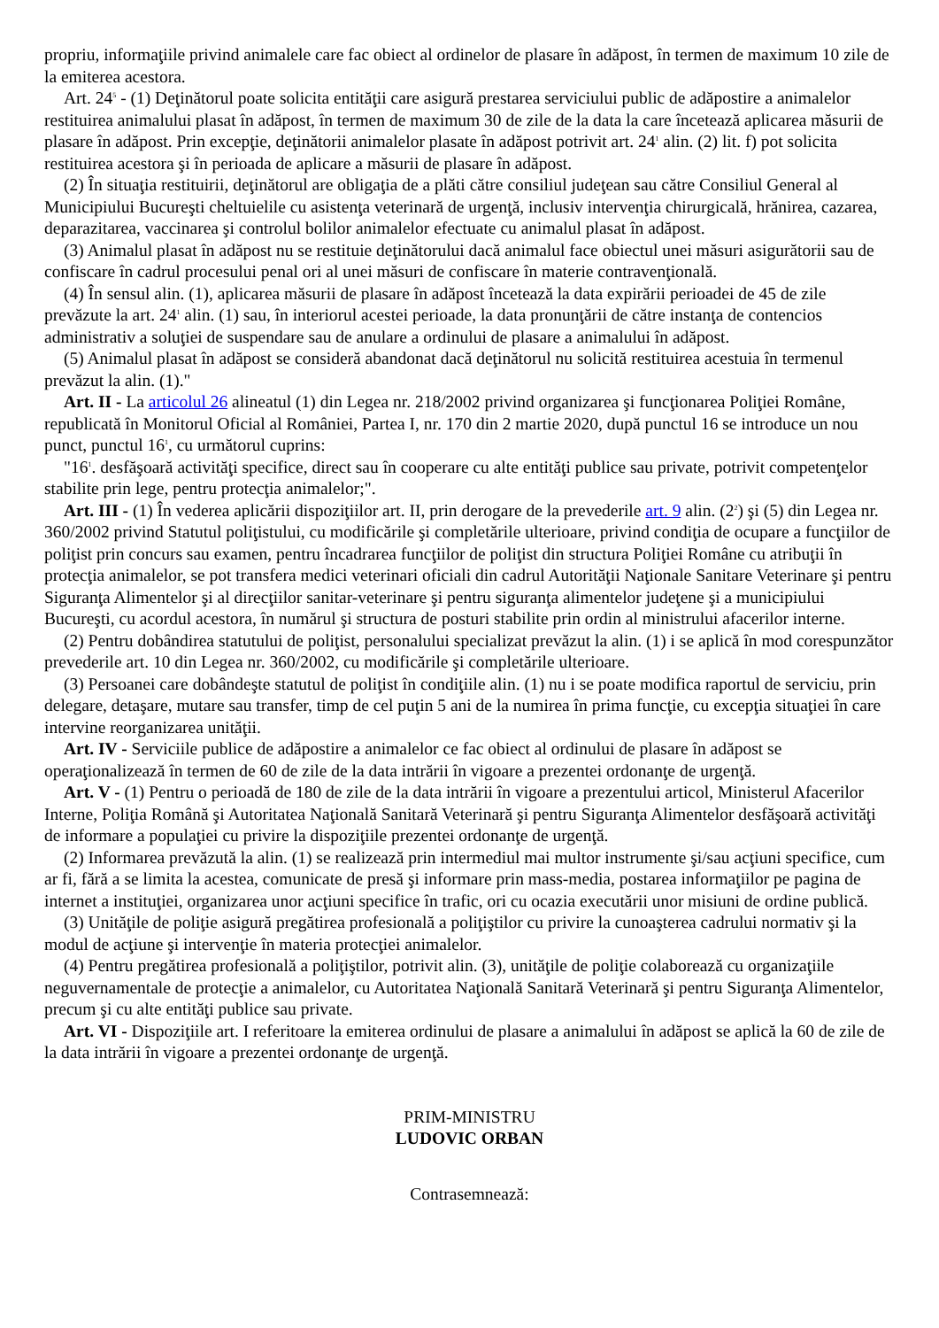propriu, informaţiile privind animalele care fac obiect al ordinelor de plasare în adăpost, în termen de maximum 10 zile de la emiterea acestora.
Art. 24<sup>5</sup> - (1) Deţinătorul poate solicita entităţii care asigură prestarea serviciului public de adăpostire a animalelor restituirea animalului plasat în adăpost, în termen de maximum 30 de zile de la data la care încetează aplicarea măsurii de plasare în adăpost. Prin excepţie, deţinătorii animalelor plasate în adăpost potrivit art. 24<sup>1</sup> alin. (2) lit. f) pot solicita restituirea acestora şi în perioada de aplicare a măsurii de plasare în adăpost.
(2) În situaţia restituirii, deţinătorul are obligaţia de a plăti către consiliul judeţean sau către Consiliul General al Municipiului Bucureşti cheltuielile cu asistenţa veterinară de urgenţă, inclusiv intervenţia chirurgicală, hrănirea, cazarea, deparazitarea, vaccinarea şi controlul bolilor animalelor efectuate cu animalul plasat în adăpost.
(3) Animalul plasat în adăpost nu se restituie deţinătorului dacă animalul face obiectul unei măsuri asigurătorii sau de confiscare în cadrul procesului penal ori al unei măsuri de confiscare în materie contravenţională.
(4) În sensul alin. (1), aplicarea măsurii de plasare în adăpost încetează la data expirării perioadei de 45 de zile prevăzute la art. 24<sup>1</sup> alin. (1) sau, în interiorul acestei perioade, la data pronunţării de către instanţa de contencios administrativ a soluţiei de suspendare sau de anulare a ordinului de plasare a animalului în adăpost.
(5) Animalul plasat în adăpost se consideră abandonat dacă deţinătorul nu solicită restituirea acestuia în termenul prevăzut la alin. (1)."
Art. II - La articolul 26 alineatul (1) din Legea nr. 218/2002 privind organizarea şi funcţionarea Poliţiei Române, republicată în Monitorul Oficial al României, Partea I, nr. 170 din 2 martie 2020, după punctul 16 se introduce un nou punct, punctul 16<sup>1</sup>, cu următorul cuprins:
"16<sup>1</sup>. desfăşoară activităţi specifice, direct sau în cooperare cu alte entităţi publice sau private, potrivit competenţelor stabilite prin lege, pentru protecţia animalelor;".
Art. III - (1) În vederea aplicării dispoziţiilor art. II, prin derogare de la prevederile art. 9 alin. (2<sup>2</sup>) şi (5) din Legea nr. 360/2002 privind Statutul poliţistului, cu modificările şi completările ulterioare, privind condiţia de ocupare a funcţiilor de poliţist prin concurs sau examen, pentru încadrarea funcţiilor de poliţist din structura Poliţiei Române cu atribuţii în protecţia animalelor, se pot transfera medici veterinari oficiali din cadrul Autorităţii Naţionale Sanitare Veterinare şi pentru Siguranţa Alimentelor şi al direcţiilor sanitar-veterinare şi pentru siguranţa alimentelor judeţene şi a municipiului Bucureşti, cu acordul acestora, în numărul şi structura de posturi stabilite prin ordin al ministrului afacerilor interne.
(2) Pentru dobândirea statutului de poliţist, personalului specializat prevăzut la alin. (1) i se aplică în mod corespunzător prevederile art. 10 din Legea nr. 360/2002, cu modificările şi completările ulterioare.
(3) Persoanei care dobândeşte statutul de poliţist în condiţiile alin. (1) nu i se poate modifica raportul de serviciu, prin delegare, detaşare, mutare sau transfer, timp de cel puţin 5 ani de la numirea în prima funcţie, cu excepţia situaţiei în care intervine reorganizarea unităţii.
Art. IV - Serviciile publice de adăpostire a animalelor ce fac obiect al ordinului de plasare în adăpost se operaţionalizează în termen de 60 de zile de la data intrării în vigoare a prezentei ordonanţe de urgenţă.
Art. V - (1) Pentru o perioadă de 180 de zile de la data intrării în vigoare a prezentului articol, Ministerul Afacerilor Interne, Poliţia Română şi Autoritatea Naţională Sanitară Veterinară şi pentru Siguranţa Alimentelor desfăşoară activităţi de informare a populaţiei cu privire la dispoziţiile prezentei ordonanţe de urgenţă.
(2) Informarea prevăzută la alin. (1) se realizează prin intermediul mai multor instrumente şi/sau acţiuni specifice, cum ar fi, fără a se limita la acestea, comunicate de presă şi informare prin mass-media, postarea informaţiilor pe pagina de internet a instituţiei, organizarea unor acţiuni specifice în trafic, ori cu ocazia executării unor misiuni de ordine publică.
(3) Unităţile de poliţie asigură pregătirea profesională a poliţiştilor cu privire la cunoaşterea cadrului normativ şi la modul de acţiune şi intervenţie în materia protecţiei animalelor.
(4) Pentru pregătirea profesională a poliţiştilor, potrivit alin. (3), unităţile de poliţie colaborează cu organizaţiile neguvernamentale de protecţie a animalelor, cu Autoritatea Naţională Sanitară Veterinară şi pentru Siguranţa Alimentelor, precum şi cu alte entităţi publice sau private.
Art. VI - Dispoziţiile art. I referitoare la emiterea ordinului de plasare a animalului în adăpost se aplică la 60 de zile de la data intrării în vigoare a prezentei ordonanţe de urgenţă.
PRIM-MINISTRU
LUDOVIC ORBAN
Contrasemnează: